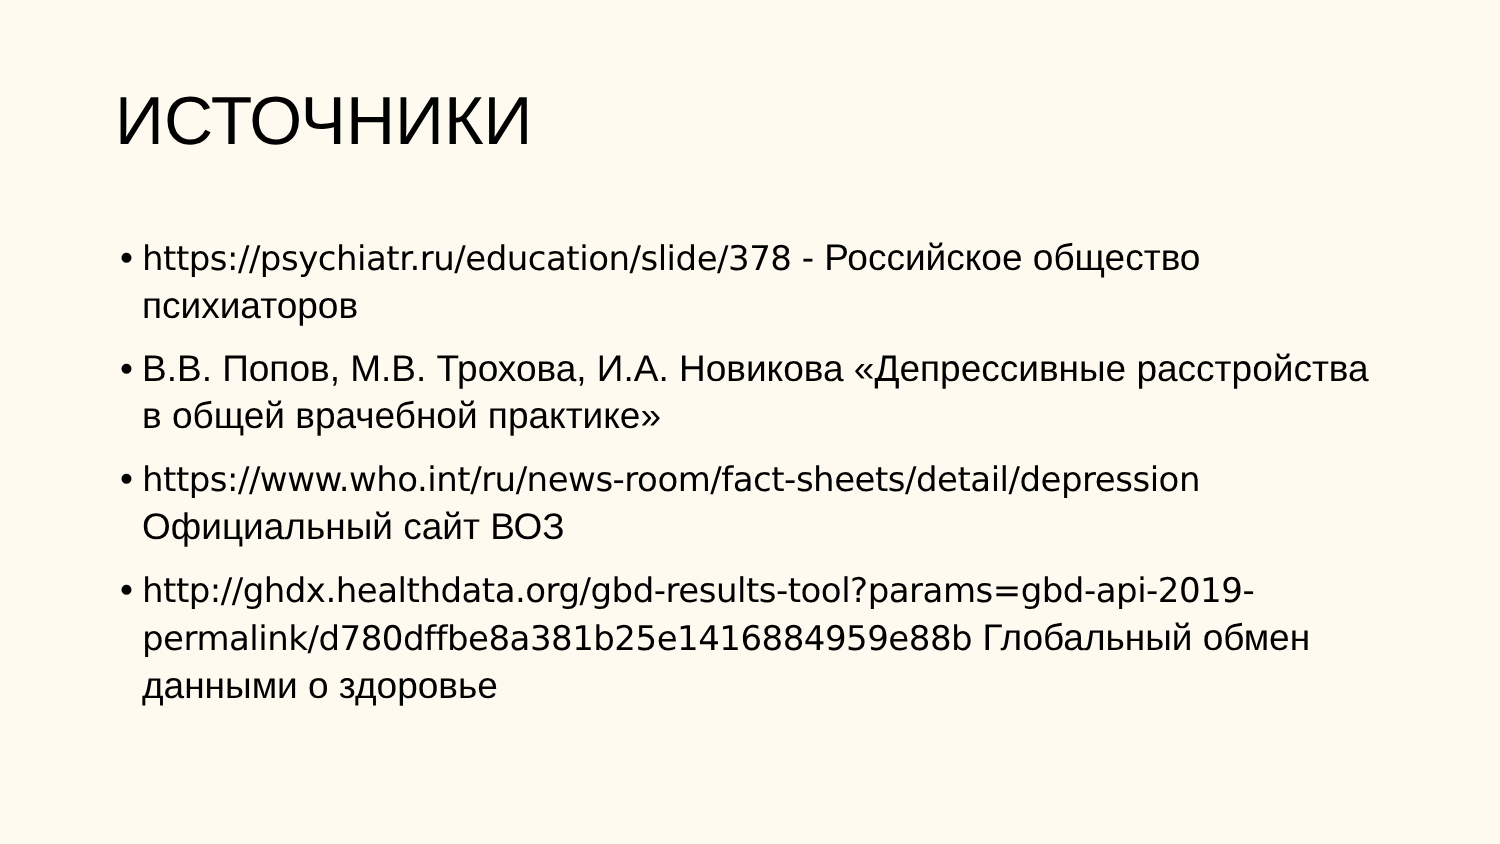ИСТОЧНИКИ
• https://psychiatr.ru/education/slide/378 - Российское общество психиатоpов
• В.В. Попов, М.В. Трохова, И.А. Новикова «Депрессивные расстройства в общей врачебной практике»
• https://www.who.int/ru/news-room/fact-sheets/detail/depression Официальный сайт ВОЗ
• http://ghdx.healthdata.org/gbd-results-tool?params=gbd-api-2019-permalink/d780dffbe8a381b25e1416884959e88b Глобальный обмен данными о здоровье